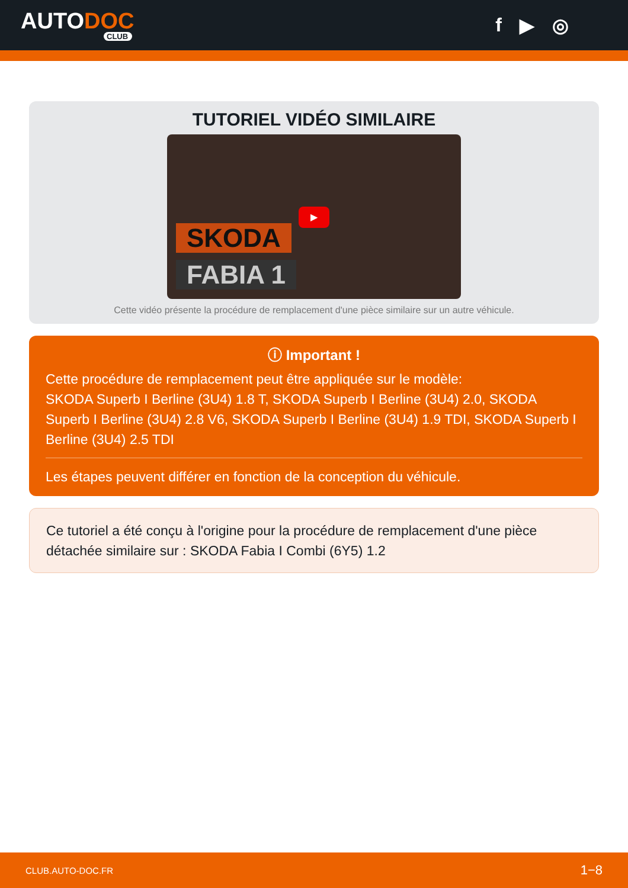AUTODOC
CLUB
f ▶ ◎
TUTORIEL VIDÉO SIMILAIRE
SKODA
FABIA 1
▶
Cette vidéo présente la procédure de remplacement d'une pièce similaire sur un autre véhicule.
ⓘ Important !
Cette procédure de remplacement peut être appliquée sur le modèle:
SKODA Superb I Berline (3U4) 1.8 T, SKODA Superb I Berline (3U4) 2.0, SKODA Superb I Berline (3U4) 2.8 V6, SKODA Superb I Berline (3U4) 1.9 TDI, SKODA Superb I Berline (3U4) 2.5 TDI
Les étapes peuvent différer en fonction de la conception du véhicule.
Ce tutoriel a été conçu à l'origine pour la procédure de remplacement d'une pièce détachée similaire sur : SKODA Fabia I Combi (6Y5) 1.2
CLUB.AUTO-DOC.FR 1−8